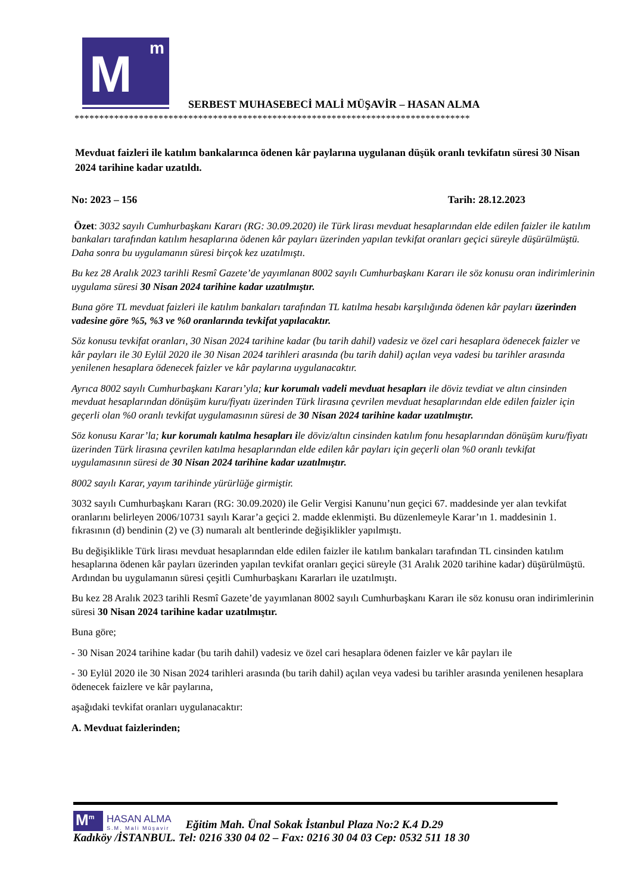M m
SERBEST MUHASEBECİ MALİ MÜŞAVİR – HASAN ALMA
********************************************************************************
Mevduat faizleri ile katılım bankalarınca ödenen kâr paylarına uygulanan düşük oranlı tevkifatın süresi 30 Nisan 2024 tarihine kadar uzatıldı.
No: 2023 – 156 Tarih: 28.12.2023
Özet: 3032 sayılı Cumhurbaşkanı Kararı (RG: 30.09.2020) ile Türk lirası mevduat hesaplarından elde edilen faizler ile katılım bankaları tarafından katılım hesaplarına ödenen kâr payları üzerinden yapılan tevkifat oranları geçici süreyle düşürülmüştü. Daha sonra bu uygulamanın süresi birçok kez uzatılmıştı.
Bu kez 28 Aralık 2023 tarihli Resmî Gazete’de yayımlanan 8002 sayılı Cumhurbaşkanı Kararı ile söz konusu oran indirimlerinin uygulama süresi 30 Nisan 2024 tarihine kadar uzatılmıştır.
Buna göre TL mevduat faizleri ile katılım bankaları tarafından TL katılma hesabı karşılığında ödenen kâr payları üzerinden vadesine göre %5, %3 ve %0 oranlarında tevkifat yapılacaktır.
Söz konusu tevkifat oranları, 30 Nisan 2024 tarihine kadar (bu tarih dahil) vadesiz ve özel cari hesaplara ödenecek faizler ve kâr payları ile 30 Eylül 2020 ile 30 Nisan 2024 tarihleri arasında (bu tarih dahil) açılan veya vadesi bu tarihler arasında yenilenen hesaplara ödenecek faizler ve kâr paylarına uygulanacaktır.
Ayrıca 8002 sayılı Cumhurbaşkanı Kararı’yla; kur korumalı vadeli mevduat hesapları ile döviz tevdiat ve altın cinsinden mevduat hesaplarından dönüşüm kuru/fiyatı üzerinden Türk lirasına çevrilen mevduat hesaplarından elde edilen faizler için geçerli olan %0 oranlı tevkifat uygulamasının süresi de 30 Nisan 2024 tarihine kadar uzatılmıştır.
Söz konusu Karar’la; kur korumalı katılma hesapları ile döviz/altın cinsinden katılım fonu hesaplarından dönüşüm kuru/fiyatı üzerinden Türk lirasına çevrilen katılma hesaplarından elde edilen kâr payları için geçerli olan %0 oranlı tevkifat uygulamasının süresi de 30 Nisan 2024 tarihine kadar uzatılmıştır.
8002 sayılı Karar, yayım tarihinde yürürlüğe girmiştir.
3032 sayılı Cumhurbaşkanı Kararı (RG: 30.09.2020) ile Gelir Vergisi Kanunu’nun geçici 67. maddesinde yer alan tevkifat oranlarını belirleyen 2006/10731 sayılı Karar’a geçici 2. madde eklenmişti. Bu düzenlemeyle Karar’ın 1. maddesinin 1. fıkrasının (d) bendinin (2) ve (3) numaralı alt bentlerinde değişiklikler yapılmıştı.
Bu değişiklikle Türk lirası mevduat hesaplarından elde edilen faizler ile katılım bankaları tarafından TL cinsinden katılım hesaplarına ödenen kâr payları üzerinden yapılan tevkifat oranları geçici süreyle (31 Aralık 2020 tarihine kadar) düşürülmüştü. Ardından bu uygulamanın süresi çeşitli Cumhurbaşkanı Kararları ile uzatılmıştı.
Bu kez 28 Aralık 2023 tarihli Resmî Gazete’de yayımlanan 8002 sayılı Cumhurbaşkanı Kararı ile söz konusu oran indirimlerinin süresi 30 Nisan 2024 tarihine kadar uzatılmıştır.
Buna göre;
- 30 Nisan 2024 tarihine kadar (bu tarih dahil) vadesiz ve özel cari hesaplara ödenen faizler ve kâr payları ile
- 30 Eylül 2020 ile 30 Nisan 2024 tarihleri arasında (bu tarih dahil) açılan veya vadesi bu tarihler arasında yenilenen hesaplara ödenecek faizlere ve kâr paylarına,
aşağıdaki tevkifat oranları uygulanacaktır:
A. Mevduat faizlerinden;
M<sup>m</sup>
HASAN ALMA
S.M. Mali Müşavir
Eğitim Mah. Ünal Sokak İstanbul Plaza No:2 K.4 D.29
Kadıköy /İSTANBUL. Tel: 0216 330 04 02 – Fax: 0216 30 04 03 Cep: 0532 511 18 30